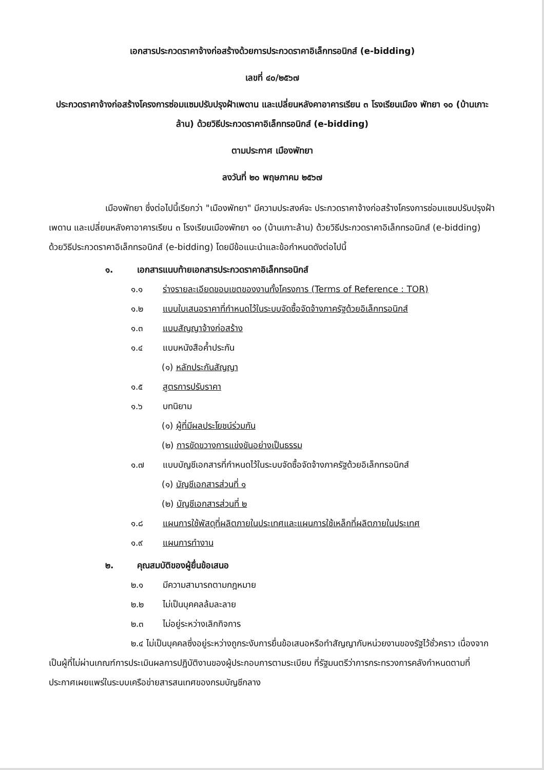เอกสารประกวดราคาจ้างก่อสร้างด้วยการประกวดราคาอิเล็กทรอนิกส์ (e-bidding)
เลขที่ ๔๐/๒๕๖๗
ประกวดราคาจ้างก่อสร้างโครงการซ่อมแซมปรับปรุงฝ้าเพดาน และเปลี่ยนหลังคาอาคารเรียน ๓ โรงเรียนเมือง พัทยา ๑๐ (บ้านเกาะล้าน) ด้วยวิธีประกวดราคาอิเล็กทรอนิกส์ (e-bidding)
ตามประกาศ เมืองพัทยา
ลงวันที่ ๒๐ พฤษภาคม ๒๕๖๗
เมืองพัทยา ซึ่งต่อไปนี้เรียกว่า "เมืองพัทยา" มีความประสงค์จะ ประกวดราคาจ้างก่อสร้างโครงการซ่อมแซมปรับปรุงฝ้าเพดาน และเปลี่ยนหลังคาอาคารเรียน ๓ โรงเรียนเมืองพัทยา ๑๐ (บ้านเกาะล้าน) ด้วยวิธีประกวดราคาอิเล็กทรอนิกส์ (e-bidding) ด้วยวิธีประกวดราคาอิเล็กทรอนิกส์ (e-bidding) โดยมีข้อแนะนำและข้อกำหนดดังต่อไปนี้
๑. เอกสารแนบท้ายเอกสารประกวดราคาอิเล็กทรอนิกส์
๑.๑ ร่างรายละเอียดขอบเขตของงานทั้งโครงการ (Terms of Reference : TOR)
๑.๒ แบบใบเสนอราคาที่กำหนดไว้ในระบบจัดซื้อจัดจ้างภาครัฐด้วยอิเล็กทรอนิกส์
๑.๓ แบบสัญญาจ้างก่อสร้าง
๑.๔ แบบหนังสือค้ำประกัน
(๑) หลักประกันสัญญา
๑.๕ สูตรการปรับราคา
๑.๖ บทนิยาม
(๑) ผู้ที่มีผลประโยชน์ร่วมกัน
(๒) การขัดขวางการแข่งขันอย่างเป็นธรรม
๑.๗ แบบบัญชีเอกสารที่กำหนดไว้ในระบบจัดซื้อจัดจ้างภาครัฐด้วยอิเล็กทรอนิกส์
(๑) บัญชีเอกสารส่วนที่ ๑
(๒) บัญชีเอกสารส่วนที่ ๒
๑.๘ แผนการใช้พัสดุที่ผลิตภายในประเทศและแผนการใช้เหล็กที่ผลิตภายในประเทศ
๑.๙ แผนการทำงาน
๒. คุณสมบัติของผู้ยื่นข้อเสนอ
๒.๑ มีความสามารถตามกฎหมาย
๒.๒ ไม่เป็นบุคคลล้มละลาย
๒.๓ ไม่อยู่ระหว่างเลิกกิจการ
๒.๔ ไม่เป็นบุคคลซึ่งอยู่ระหว่างถูกระงับการยื่นข้อเสนอหรือทำสัญญากับหน่วยงานของรัฐไว้ชั่วคราว เนื่องจากเป็นผู้ที่ไม่ผ่านเกณฑ์การประเมินผลการปฏิบัติงานของผู้ประกอบการตามระเบียบ ที่รัฐมนตรีว่าการกระทรวงการคลังกำหนดตามที่ประกาศเผยแพร่ในระบบเครือข่ายสารสนเทศของกรมบัญชีกลาง